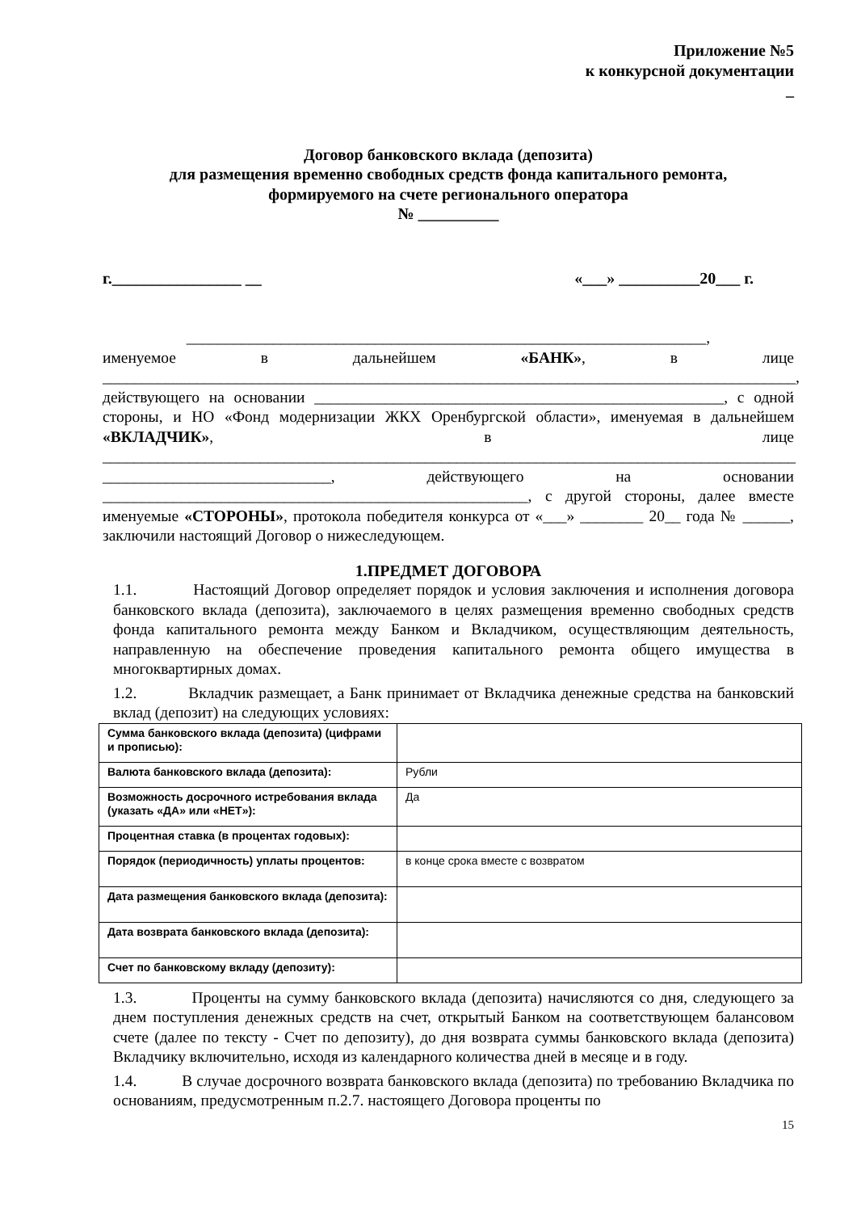Приложение №5
к конкурсной документации
_
Договор банковского вклада (депозита)
для размещения временно свободных средств фонда капитального ремонта,
формируемого на счете регионального оператора
№ __________
г.________________ __ «___» __________20___ г.
__________________________________________________________________,
именуемое в дальнейшем «БАНК», в лице ________________________________________________________________________________________, действующего на основании ____________________________________________________, с одной стороны, и НО «Фонд модернизации ЖКХ Оренбургской области», именуемая в дальнейшем «ВКЛАДЧИК», в лице ________________________________________________________________________________________ _____________________________, действующего на основании ______________________________________________________, с другой стороны, далее вместе именуемые «СТОРОНЫ», протокола победителя конкурса от «___» ________ 20__ года № ______, заключили настоящий Договор о нижеследующем.
1.ПРЕДМЕТ ДОГОВОРА
1.1. Настоящий Договор определяет порядок и условия заключения и исполнения договора банковского вклада (депозита), заключаемого в целях размещения временно свободных средств фонда капитального ремонта между Банком и Вкладчиком, осуществляющим деятельность, направленную на обеспечение проведения капитального ремонта общего имущества в многоквартирных домах.
1.2. Вкладчик размещает, а Банк принимает от Вкладчика денежные средства на банковский вклад (депозит) на следующих условиях:
| Сумма банковского вклада (депозита) (цифрами и прописью): | |
| Валюта банковского вклада (депозита): | Рубли |
| Возможность досрочного истребования вклада (указать «ДА» или «НЕТ»): | Да |
| Процентная ставка (в процентах годовых): | |
| Порядок (периодичность) уплаты процентов: | в конце срока вместе с возвратом |
| Дата размещения банковского вклада (депозита): | |
| Дата возврата банковского вклада (депозита): | |
| Счет по банковскому вкладу (депозиту): | |
1.3. Проценты на сумму банковского вклада (депозита) начисляются со дня, следующего за днем поступления денежных средств на счет, открытый Банком на соответствующем балансовом счете (далее по тексту - Счет по депозиту), до дня возврата суммы банковского вклада (депозита) Вкладчику включительно, исходя из календарного количества дней в месяце и в году.
1.4. В случае досрочного возврата банковского вклада (депозита) по требованию Вкладчика по основаниям, предусмотренным п.2.7. настоящего Договора проценты по
15